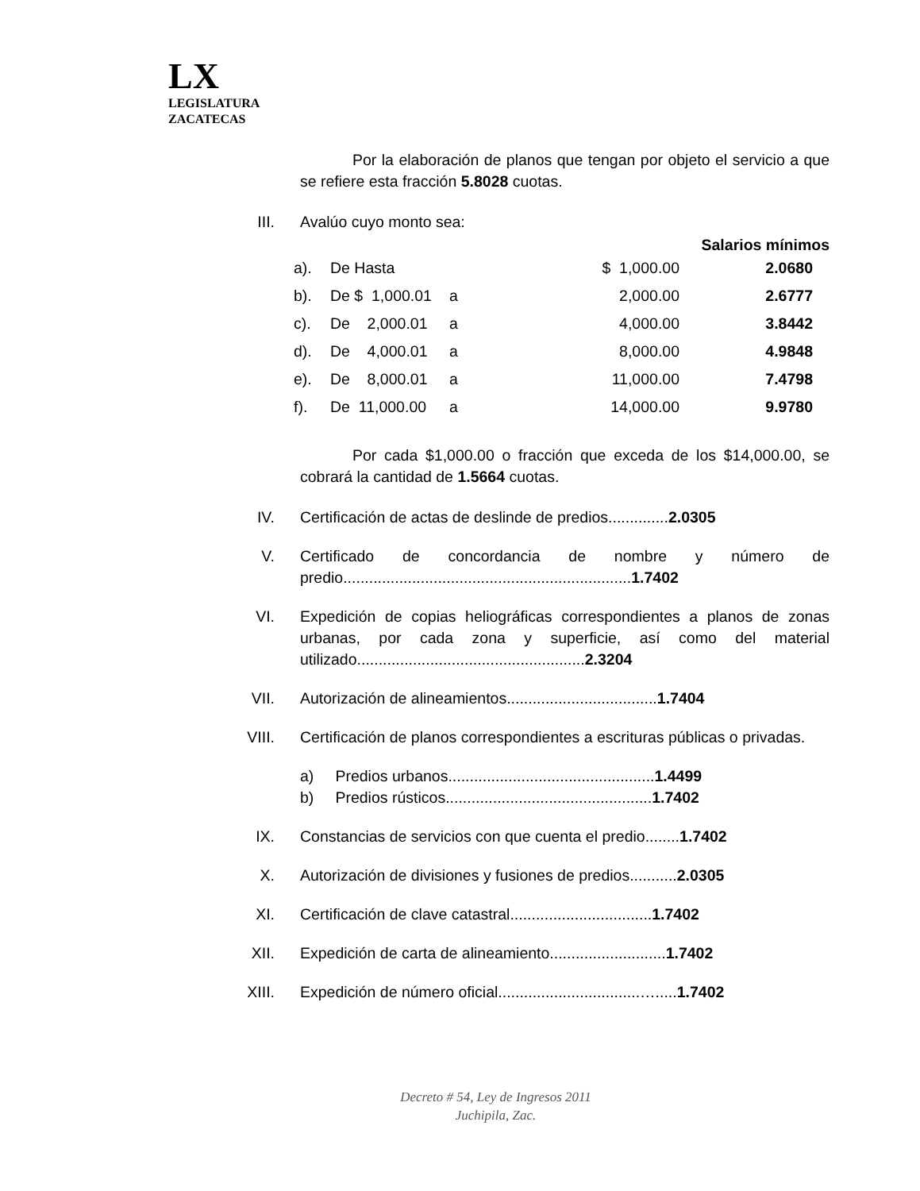LX
LEGISLATURA
ZACATECAS
Por la elaboración de planos que tengan por objeto el servicio a que se refiere esta fracción 5.8028 cuotas.
III.
Avalúo cuyo monto sea:
Salarios mínimos
| a). | De Hasta | | $ 1,000.00 | 2.0680 |
| b). | De $ 1,000.01 | a | 2,000.00 | 2.6777 |
| c). | De 2,000.01 | a | 4,000.00 | 3.8442 |
| d). | De 4,000.01 | a | 8,000.00 | 4.9848 |
| e). | De 8,000.01 | a | 11,000.00 | 7.4798 |
| f). | De 11,000.00 | a | 14,000.00 | 9.9780 |
Por cada $1,000.00 o fracción que exceda de los $14,000.00, se cobrará la cantidad de 1.5664 cuotas.
IV. Certificación de actas de deslinde de predios..............2.0305
V. Certificado de concordancia de nombre y número de predio...................................................................1.7402
VI. Expedición de copias heliográficas correspondientes a planos de zonas urbanas, por cada zona y superficie, así como del material utilizado.....................................................2.3204
VII.
Autorización de alineamientos...................................1.7404
VIII.
Certificación de planos correspondientes a escrituras públicas o privadas.
a) Predios urbanos................................................1.4499
b) Predios rústicos................................................1.7402
IX. Constancias de servicios con que cuenta el predio........1.7402
X. Autorización de divisiones y fusiones de predios...........2.0305
XI. Certificación de clave catastral.................................1.7402
XII.
Expedición de carta de alineamiento...........................1.7402
XIII.
Expedición de número oficial.................................….....1.7402
Decreto # 54, Ley de Ingresos 2011
Juchipila, Zac.